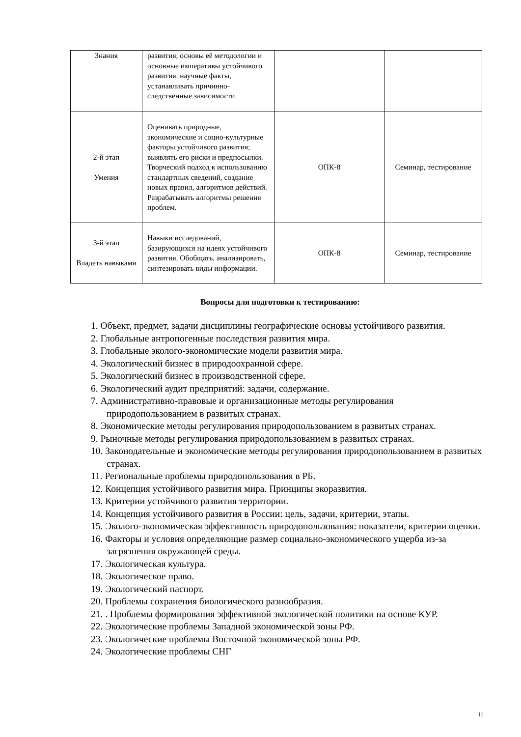| Знания | развития, основы её методологии и основные императивы устойчивого развития. научные факты, устанавливать причинно-следственные зависимости. | | |
| 2-й этап Умения | Оценивать природные, экономические и социо-культурные факторы устойчивого развития; выявлять его риски и предпосылки. Творческий подход к использованию стандартных сведений, создание новых правил, алгоритмов действий. Разрабатывать алгоритмы решения проблем. | ОПК-8 | Семинар, тестирование |
| 3-й этап Владеть навыками | Навыки исследований, базирующихся на идеях устойчивого развития. Обобщать, анализировать, синтезировать виды информации. | ОПК-8 | Семинар, тестирование |
Вопросы для подготовки к тестированию:
1. Объект, предмет, задачи дисциплины географические основы устойчивого развития.
2. Глобальные антропогенные последствия развития мира.
3. Глобальные эколого-экономические модели развития мира.
4. Экологический бизнес в природоохранной сфере.
5. Экологический бизнес в производственной сфере.
6. Экологический аудит предприятий: задачи, содержание.
7. Административно-правовые и организационные методы регулирования природопользованием в развитых странах.
8. Экономические методы регулирования природопользованием в развитых странах.
9. Рыночные методы регулирования природопользованием в развитых странах.
10. Законодательные и экономические методы регулирования природопользованием в развитых странах.
11. Региональные проблемы природопользования в РБ.
12. Концепция устойчивого развития мира. Принципы экоразвития.
13. Критерии устойчивого развития территории.
14. Концепция устойчивого развития в России: цель, задачи, критерии, этапы.
15. Эколого-экономическая эффективность природопользования: показатели, критерии оценки.
16. Факторы и условия определяющие размер социально-экономического ущерба из-за загрязнения окружающей среды.
17. Экологическая культура.
18. Экологическое право.
19. Экологический паспорт.
20. Проблемы сохранения биологического разнообразия.
21. . Проблемы формирования эффективной экологической политики на основе КУР.
22. Экологические проблемы Западной экономической зоны РФ.
23. Экологические проблемы Восточной экономической зоны РФ.
24. Экологические проблемы СНГ
11